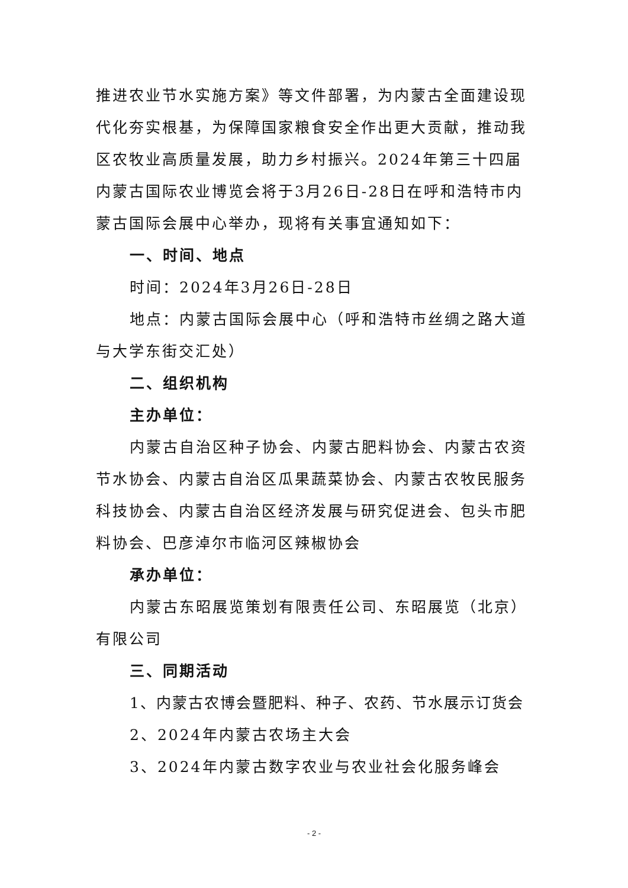推进农业节水实施方案》等文件部署，为内蒙古全面建设现代化夯实根基，为保障国家粮食安全作出更大贡献，推动我区农牧业高质量发展，助力乡村振兴。2024年第三十四届内蒙古国际农业博览会将于3月26日-28日在呼和浩特市内蒙古国际会展中心举办，现将有关事宜通知如下：
一、时间、地点
时间：2024年3月26日-28日
地点：内蒙古国际会展中心（呼和浩特市丝绸之路大道与大学东街交汇处）
二、组织机构
主办单位：
内蒙古自治区种子协会、内蒙古肥料协会、内蒙古农资节水协会、内蒙古自治区瓜果蔬菜协会、内蒙古农牧民服务科技协会、内蒙古自治区经济发展与研究促进会、包头市肥料协会、巴彦淖尔市临河区辣椒协会
承办单位：
内蒙古东昭展览策划有限责任公司、东昭展览（北京）有限公司
三、同期活动
1、内蒙古农博会暨肥料、种子、农药、节水展示订货会
2、2024年内蒙古农场主大会
3、2024年内蒙古数字农业与农业社会化服务峰会
- 2 -